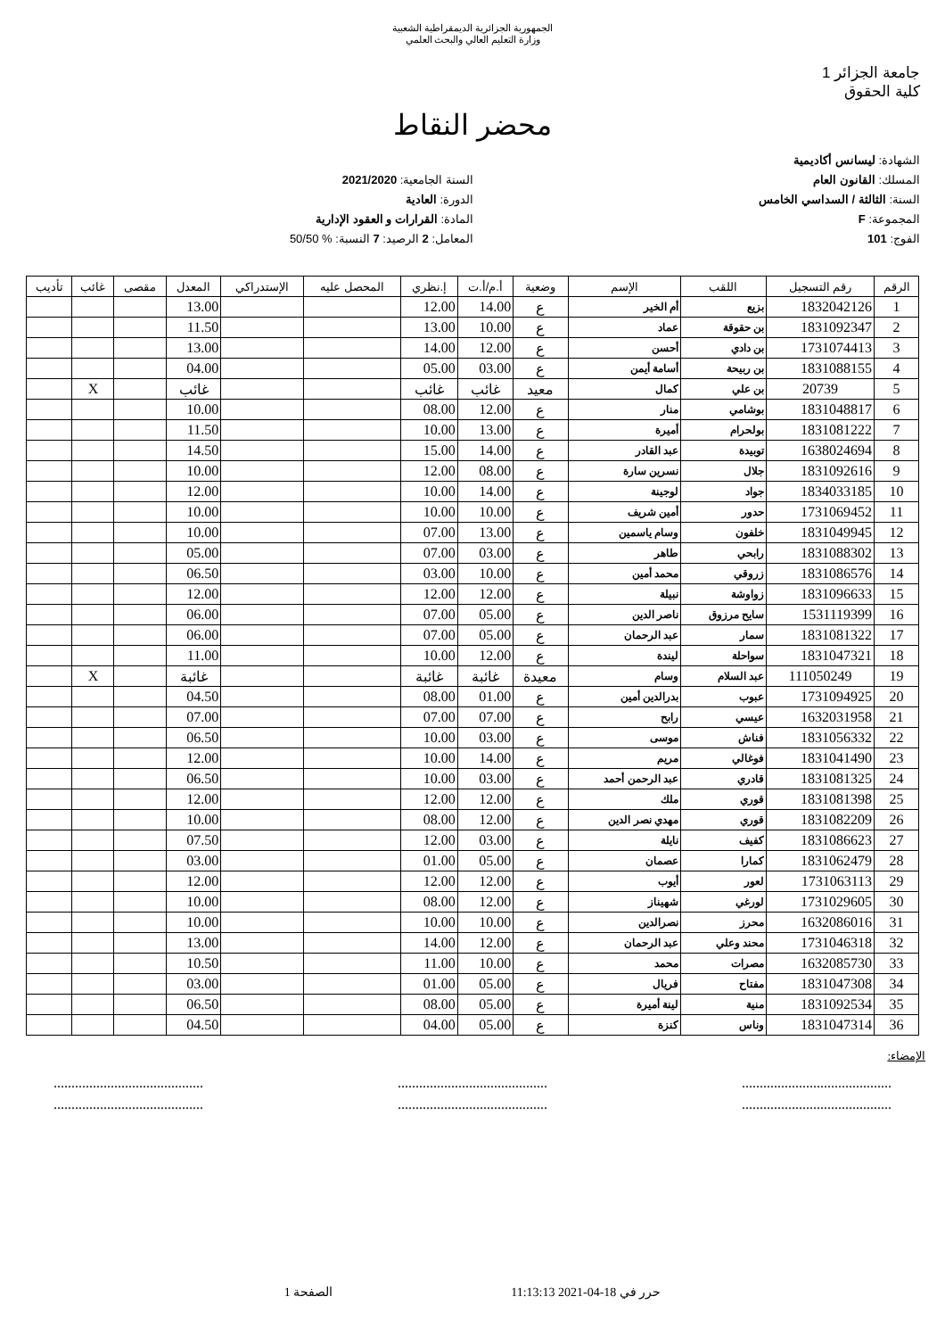الجمهورية الجزائرية الديمقراطية الشعبية
وزارة التعليم العالي والبحث العلمي
جامعة الجزائر 1
كلية الحقوق
محضر النقاط
الشهادة: ليسانس أكاديمية
المسلك: القانون العام
السنة: الثالثة / السداسي الخامس
المجموعة: F
الفوج: 101
السنة الجامعية: 2021/2020
الدورة: العادية
المادة: القرارات و العقود الإدارية
المعامل: 2 الرصيد: 7 النسبة: % 50/50
| الرقم | رقم التسجيل | اللقب | الإسم | وضعية | أ.م/أ.ت | إ.نظري | المحصل عليه | الإستدراكي | المعدل | مقصى | غائب | تأديب |
| --- | --- | --- | --- | --- | --- | --- | --- | --- | --- | --- | --- | --- |
| 1 | 1832042126 | بزيع | أم الخير | ع | 14.00 | 12.00 | | | 13.00 | | | |
| 2 | 1831092347 | بن حقوقة | عماد | ع | 10.00 | 13.00 | | | 11.50 | | | |
| 3 | 1731074413 | بن دادي | أحسن | ع | 12.00 | 14.00 | | | 13.00 | | | |
| 4 | 1831088155 | بن ربيحة | أسامة أيمن | ع | 03.00 | 05.00 | | | 04.00 | | | |
| 5 | 20739 | بن علي | كمال | معيد | غائب | غائب | | | غائب | | X | |
| 6 | 1831048817 | بوشامي | منار | ع | 12.00 | 08.00 | | | 10.00 | | | |
| 7 | 1831081222 | بولحرام | أميرة | ع | 13.00 | 10.00 | | | 11.50 | | | |
| 8 | 1638024694 | توبيدة | عبد القادر | ع | 14.00 | 15.00 | | | 14.50 | | | |
| 9 | 1831092616 | جلال | نسرين سارة | ع | 08.00 | 12.00 | | | 10.00 | | | |
| 10 | 1834033185 | جواد | لوجينة | ع | 14.00 | 10.00 | | | 12.00 | | | |
| 11 | 1731069452 | حدور | أمين شريف | ع | 10.00 | 10.00 | | | 10.00 | | | |
| 12 | 1831049945 | خلفون | وسام ياسمين | ع | 13.00 | 07.00 | | | 10.00 | | | |
| 13 | 1831088302 | رابحي | طاهر | ع | 03.00 | 07.00 | | | 05.00 | | | |
| 14 | 1831086576 | زروقي | محمد أمين | ع | 10.00 | 03.00 | | | 06.50 | | | |
| 15 | 1831096633 | زواوشة | نبيلة | ع | 12.00 | 12.00 | | | 12.00 | | | |
| 16 | 1531119399 | سايح مرزوق | ناصر الدين | ع | 05.00 | 07.00 | | | 06.00 | | | |
| 17 | 1831081322 | سمار | عبد الرحمان | ع | 05.00 | 07.00 | | | 06.00 | | | |
| 18 | 1831047321 | سواحلة | ليندة | ع | 12.00 | 10.00 | | | 11.00 | | | |
| 19 | 111050249 | عبد السلام | وسام | معيدة | غائبة | غائبة | | | غائبة | | X | |
| 20 | 1731094925 | عبوب | بدرالدين أمين | ع | 01.00 | 08.00 | | | 04.50 | | | |
| 21 | 1632031958 | عيسي | رابح | ع | 07.00 | 07.00 | | | 07.00 | | | |
| 22 | 1831056332 | فناش | موسى | ع | 03.00 | 10.00 | | | 06.50 | | | |
| 23 | 1831041490 | فوغالي | مريم | ع | 14.00 | 10.00 | | | 12.00 | | | |
| 24 | 1831081325 | قادري | عبد الرحمن أحمد | ع | 03.00 | 10.00 | | | 06.50 | | | |
| 25 | 1831081398 | قوري | ملك | ع | 12.00 | 12.00 | | | 12.00 | | | |
| 26 | 1831082209 | قوري | مهدي نصر الدين | ع | 12.00 | 08.00 | | | 10.00 | | | |
| 27 | 1831086623 | كفيف | نايلة | ع | 03.00 | 12.00 | | | 07.50 | | | |
| 28 | 1831062479 | كمارا | عصمان | ع | 05.00 | 01.00 | | | 03.00 | | | |
| 29 | 1731063113 | لعور | أيوب | ع | 12.00 | 12.00 | | | 12.00 | | | |
| 30 | 1731029605 | لورغي | شهيناز | ع | 12.00 | 08.00 | | | 10.00 | | | |
| 31 | 1632086016 | محرز | نصرالدين | ع | 10.00 | 10.00 | | | 10.00 | | | |
| 32 | 1731046318 | محند وعلي | عبد الرحمان | ع | 12.00 | 14.00 | | | 13.00 | | | |
| 33 | 1632085730 | مصرات | محمد | ع | 10.00 | 11.00 | | | 10.50 | | | |
| 34 | 1831047308 | مفتاح | فريال | ع | 05.00 | 01.00 | | | 03.00 | | | |
| 35 | 1831092534 | منية | لينة أميرة | ع | 05.00 | 08.00 | | | 06.50 | | | |
| 36 | 1831047314 | وناس | كنزة | ع | 05.00 | 04.00 | | | 04.50 | | | |
الإمضاء:
..........................................
....................................................................................
....................................................................................
..........................................
حرر في 18-04-2021 11:13:13 الصفحة 1